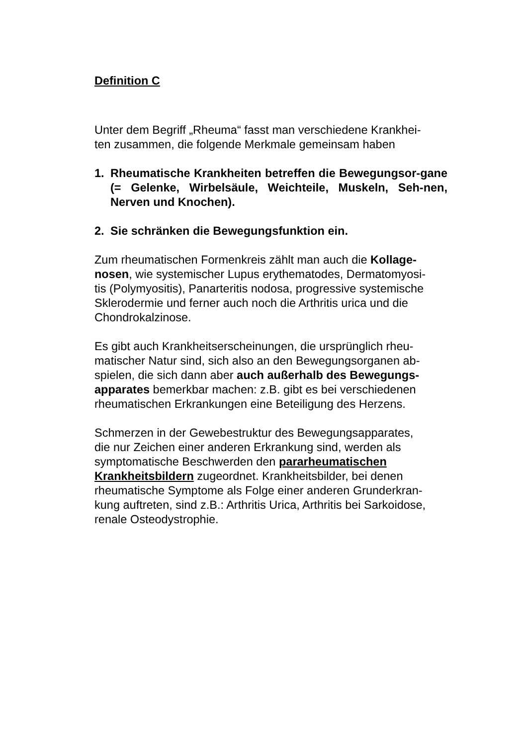Definition C
Unter dem Begriff „Rheuma“ fasst man verschiedene Krankhei-
ten zusammen, die folgende Merkmale gemeinsam haben
1. Rheumatische Krankheiten betreffen die Bewegungsor-gane (= Gelenke, Wirbelsäule, Weichteile, Muskeln, Seh-nen, Nerven und Knochen).
2. Sie schränken die Bewegungsfunktion ein.
Zum rheumatischen Formenkreis zählt man auch die Kollage-
nosen, wie systemischer Lupus erythematodes, Dermatomyosi-
tis (Polymyositis), Panarteritis nodosa, progressive systemische
Sklerodermie und ferner auch noch die Arthritis urica und die
Chondrokalzinose.
Es gibt auch Krankheitserscheinungen, die ursprünglich rheu-
matischer Natur sind, sich also an den Bewegungsorganen ab-
spielen, die sich dann aber auch außerhalb des Bewegungs-
apparates bemerkbar machen: z.B. gibt es bei verschiedenen
rheumatischen Erkrankungen eine Beteiligung des Herzens.
Schmerzen in der Gewebestruktur des Bewegungsapparates,
die nur Zeichen einer anderen Erkrankung sind, werden als
symptomatische Beschwerden den pararheumatischen
Krankheitsbildern zugeordnet. Krankheitsbilder, bei denen
rheumatische Symptome als Folge einer anderen Grunderkran-
kung auftreten, sind z.B.: Arthritis Urica, Arthritis bei Sarkoidose,
renale Osteodystrophie.